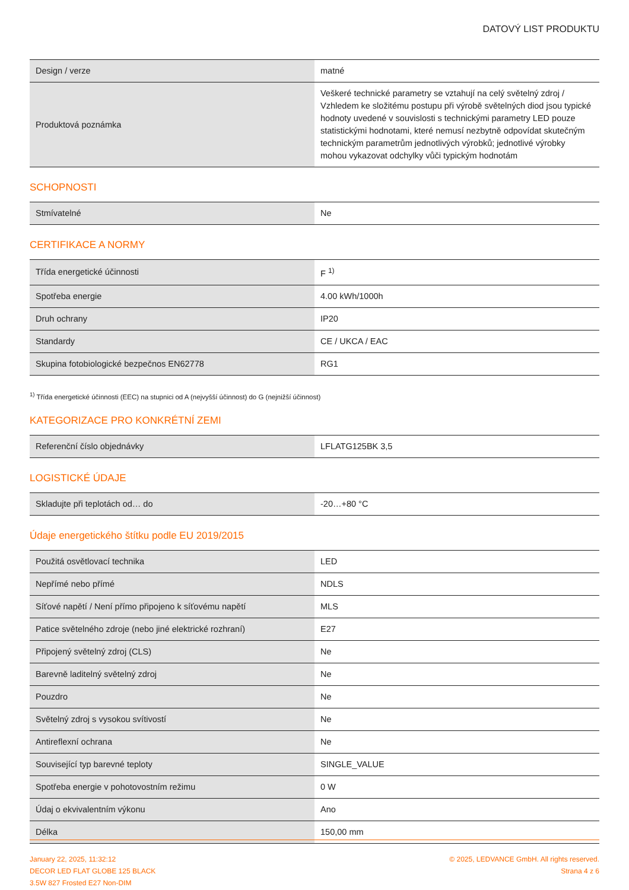DATOVÝ LIST PRODUKTU
| Design / verze | matné |
| Produktová poznámka | Veškeré technické parametry se vztahují na celý světelný zdroj / Vzhledem ke složitému postupu při výrobě světelných diod jsou typické hodnoty uvedené v souvislosti s technickými parametry LED pouze statistickými hodnotami, které nemusí nezbytně odpovídat skutečným technickým parametrům jednotlivých výrobků; jednotlivé výrobky mohou vykazovat odchylky vůči typickým hodnotám |
SCHOPNOSTI
| Stmívatelné | Ne |
CERTIFIKACE A NORMY
| Třída energetické účinnosti | F <sup>1)</sup> |
| Spotřeba energie | 4.00 kWh/1000h |
| Druh ochrany | IP20 |
| Standardy | CE / UKCA / EAC |
| Skupina fotobiologické bezpečnos EN62778 | RG1 |
<sup>1)</sup> Třída energetické účinnosti (EEC) na stupnici od A (nejvyšší účinnost) do G (nejnižší účinnost)
KATEGORIZACE PRO KONKRÉTNÍ ZEMI
| Referenční číslo objednávky | LFLATG125BK 3,5 |
LOGISTICKÉ ÚDAJE
| Skladujte při teplotách od… do | -20…+80 °C |
Údaje energetického štítku podle EU 2019/2015
| Použitá osvětlovací technika | LED |
| Nepřímé nebo přímé | NDLS |
| Síťové napětí / Není přímo připojeno k síťovému napětí | MLS |
| Patice světelného zdroje (nebo jiné elektrické rozhraní) | E27 |
| Připojený světelný zdroj (CLS) | Ne |
| Barevně laditelný světelný zdroj | Ne |
| Pouzdro | Ne |
| Světelný zdroj s vysokou svítivostí | Ne |
| Antireflexní ochrana | Ne |
| Související typ barevné teploty | SINGLE_VALUE |
| Spotřeba energie v pohotovostním režimu | 0 W |
| Údaj o ekvivalentním výkonu | Ano |
| Délka | 150,00 mm |
January 22, 2025, 11:32:12
DECOR LED FLAT GLOBE 125 BLACK
3.5W 827 Frosted E27 Non-DIM
© 2025, LEDVANCE GmbH. All rights reserved.
Strana 4 z 6